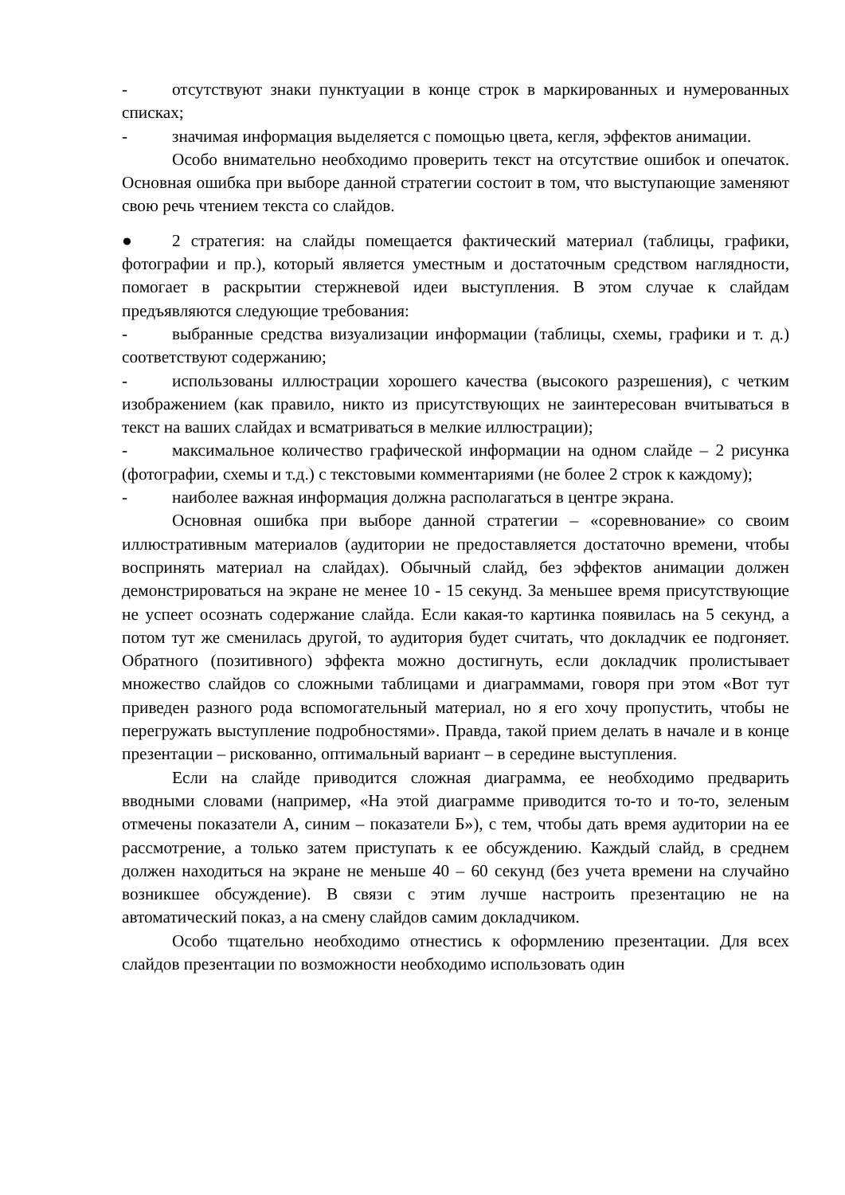- отсутствуют знаки пунктуации в конце строк в маркированных и нумерованных списках;
- значимая информация выделяется с помощью цвета, кегля, эффектов анимации.
Особо внимательно необходимо проверить текст на отсутствие ошибок и опечаток. Основная ошибка при выборе данной стратегии состоит в том, что выступающие заменяют свою речь чтением текста со слайдов.
● 2 стратегия: на слайды помещается фактический материал (таблицы, графики, фотографии и пр.), который является уместным и достаточным средством наглядности, помогает в раскрытии стержневой идеи выступления. В этом случае к слайдам предъявляются следующие требования:
- выбранные средства визуализации информации (таблицы, схемы, графики и т. д.) соответствуют содержанию;
- использованы иллюстрации хорошего качества (высокого разрешения), с четким изображением (как правило, никто из присутствующих не заинтересован вчитываться в текст на ваших слайдах и всматриваться в мелкие иллюстрации);
- максимальное количество графической информации на одном слайде – 2 рисунка (фотографии, схемы и т.д.) с текстовыми комментариями (не более 2 строк к каждому);
- наиболее важная информация должна располагаться в центре экрана.
Основная ошибка при выборе данной стратегии – «соревнование» со своим иллюстративным материалов (аудитории не предоставляется достаточно времени, чтобы воспринять материал на слайдах). Обычный слайд, без эффектов анимации должен демонстрироваться на экране не менее 10 - 15 секунд. За меньшее время присутствующие не успеет осознать содержание слайда. Если какая-то картинка появилась на 5 секунд, а потом тут же сменилась другой, то аудитория будет считать, что докладчик ее подгоняет. Обратного (позитивного) эффекта можно достигнуть, если докладчик пролистывает множество слайдов со сложными таблицами и диаграммами, говоря при этом «Вот тут приведен разного рода вспомогательный материал, но я его хочу пропустить, чтобы не перегружать выступление подробностями». Правда, такой прием делать в начале и в конце презентации – рискованно, оптимальный вариант – в середине выступления.
Если на слайде приводится сложная диаграмма, ее необходимо предварить вводными словами (например, «На этой диаграмме приводится то-то и то-то, зеленым отмечены показатели А, синим – показатели Б»), с тем, чтобы дать время аудитории на ее рассмотрение, а только затем приступать к ее обсуждению. Каждый слайд, в среднем должен находиться на экране не меньше 40 – 60 секунд (без учета времени на случайно возникшее обсуждение). В связи с этим лучше настроить презентацию не на автоматический показ, а на смену слайдов самим докладчиком.
Особо тщательно необходимо отнестись к оформлению презентации. Для всех слайдов презентации по возможности необходимо использовать один